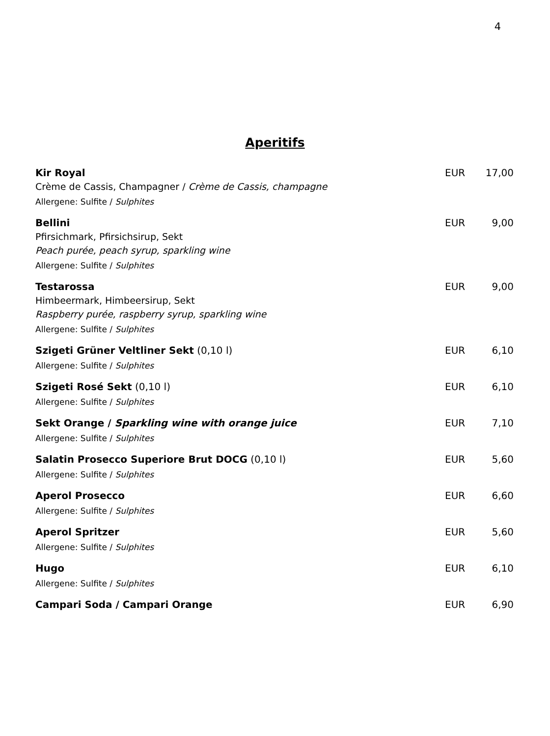4
Aperitifs
Kir Royal EUR 17,00
Crème de Cassis, Champagner / Crème de Cassis, champagne
Allergene: Sulfite / Sulphites
Bellini EUR 9,00
Pfirsichmark, Pfirsichsirup, Sekt
Peach purée, peach syrup, sparkling wine
Allergene: Sulfite / Sulphites
Testarossa EUR 9,00
Himbeermark, Himbeersirup, Sekt
Raspberry purée, raspberry syrup, sparkling wine
Allergene: Sulfite / Sulphites
Szigeti Grüner Veltliner Sekt (0,10 l) EUR 6,10
Allergene: Sulfite / Sulphites
Szigeti Rosé Sekt (0,10 l) EUR 6,10
Allergene: Sulfite / Sulphites
Sekt Orange / Sparkling wine with orange juice EUR 7,10
Allergene: Sulfite / Sulphites
Salatin Prosecco Superiore Brut DOCG (0,10 l) EUR 5,60
Allergene: Sulfite / Sulphites
Aperol Prosecco EUR 6,60
Allergene: Sulfite / Sulphites
Aperol Spritzer EUR 5,60
Allergene: Sulfite / Sulphites
Hugo EUR 6,10
Allergene: Sulfite / Sulphites
Campari Soda / Campari Orange EUR 6,90